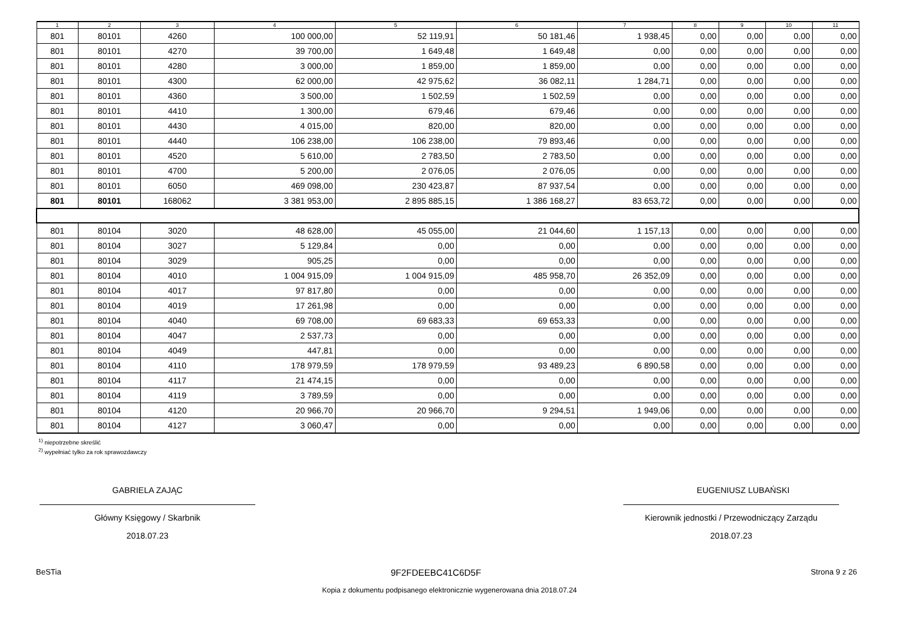| 1 | 2 | 3 | 4 | 5 | 6 | 7 | 8 | 9 | 10 | 11 |
| --- | --- | --- | --- | --- | --- | --- | --- | --- | --- | --- |
| 801 | 80101 | 4260 | 100 000,00 | 52 119,91 | 50 181,46 | 1 938,45 | 0,00 | 0,00 | 0,00 | 0,00 |
| 801 | 80101 | 4270 | 39 700,00 | 1 649,48 | 1 649,48 | 0,00 | 0,00 | 0,00 | 0,00 | 0,00 |
| 801 | 80101 | 4280 | 3 000,00 | 1 859,00 | 1 859,00 | 0,00 | 0,00 | 0,00 | 0,00 | 0,00 |
| 801 | 80101 | 4300 | 62 000,00 | 42 975,62 | 36 082,11 | 1 284,71 | 0,00 | 0,00 | 0,00 | 0,00 |
| 801 | 80101 | 4360 | 3 500,00 | 1 502,59 | 1 502,59 | 0,00 | 0,00 | 0,00 | 0,00 | 0,00 |
| 801 | 80101 | 4410 | 1 300,00 | 679,46 | 679,46 | 0,00 | 0,00 | 0,00 | 0,00 | 0,00 |
| 801 | 80101 | 4430 | 4 015,00 | 820,00 | 820,00 | 0,00 | 0,00 | 0,00 | 0,00 | 0,00 |
| 801 | 80101 | 4440 | 106 238,00 | 106 238,00 | 79 893,46 | 0,00 | 0,00 | 0,00 | 0,00 | 0,00 |
| 801 | 80101 | 4520 | 5 610,00 | 2 783,50 | 2 783,50 | 0,00 | 0,00 | 0,00 | 0,00 | 0,00 |
| 801 | 80101 | 4700 | 5 200,00 | 2 076,05 | 2 076,05 | 0,00 | 0,00 | 0,00 | 0,00 | 0,00 |
| 801 | 80101 | 6050 | 469 098,00 | 230 423,87 | 87 937,54 | 0,00 | 0,00 | 0,00 | 0,00 | 0,00 |
| 801 | 80101 | 168062 | 3 381 953,00 | 2 895 885,15 | 1 386 168,27 | 83 653,72 | 0,00 | 0,00 | 0,00 | 0,00 |
| 801 | 80104 | 3020 | 48 628,00 | 45 055,00 | 21 044,60 | 1 157,13 | 0,00 | 0,00 | 0,00 | 0,00 |
| 801 | 80104 | 3027 | 5 129,84 | 0,00 | 0,00 | 0,00 | 0,00 | 0,00 | 0,00 | 0,00 |
| 801 | 80104 | 3029 | 905,25 | 0,00 | 0,00 | 0,00 | 0,00 | 0,00 | 0,00 | 0,00 |
| 801 | 80104 | 4010 | 1 004 915,09 | 1 004 915,09 | 485 958,70 | 26 352,09 | 0,00 | 0,00 | 0,00 | 0,00 |
| 801 | 80104 | 4017 | 97 817,80 | 0,00 | 0,00 | 0,00 | 0,00 | 0,00 | 0,00 | 0,00 |
| 801 | 80104 | 4019 | 17 261,98 | 0,00 | 0,00 | 0,00 | 0,00 | 0,00 | 0,00 | 0,00 |
| 801 | 80104 | 4040 | 69 708,00 | 69 683,33 | 69 653,33 | 0,00 | 0,00 | 0,00 | 0,00 | 0,00 |
| 801 | 80104 | 4047 | 2 537,73 | 0,00 | 0,00 | 0,00 | 0,00 | 0,00 | 0,00 | 0,00 |
| 801 | 80104 | 4049 | 447,81 | 0,00 | 0,00 | 0,00 | 0,00 | 0,00 | 0,00 | 0,00 |
| 801 | 80104 | 4110 | 178 979,59 | 178 979,59 | 93 489,23 | 6 890,58 | 0,00 | 0,00 | 0,00 | 0,00 |
| 801 | 80104 | 4117 | 21 474,15 | 0,00 | 0,00 | 0,00 | 0,00 | 0,00 | 0,00 | 0,00 |
| 801 | 80104 | 4119 | 3 789,59 | 0,00 | 0,00 | 0,00 | 0,00 | 0,00 | 0,00 | 0,00 |
| 801 | 80104 | 4120 | 20 966,70 | 20 966,70 | 9 294,51 | 1 949,06 | 0,00 | 0,00 | 0,00 | 0,00 |
| 801 | 80104 | 4127 | 3 060,47 | 0,00 | 0,00 | 0,00 | 0,00 | 0,00 | 0,00 | 0,00 |
<sup>1)</sup> niepotrzebne skreślić
<sup>2)</sup> wypełniać tylko za rok sprawozdawczy
GABRIELA ZAJĄC
Główny Księgowy / Skarbnik
2018.07.23
EUGENIUSZ LUBAŃSKI
Kierownik jednostki / Przewodniczący Zarządu
2018.07.23
BeSTia 9F2FDEEBC41C6D5F Strona 9 z 26
Kopia z dokumentu podpisanego elektronicznie wygenerowana dnia 2018.07.24